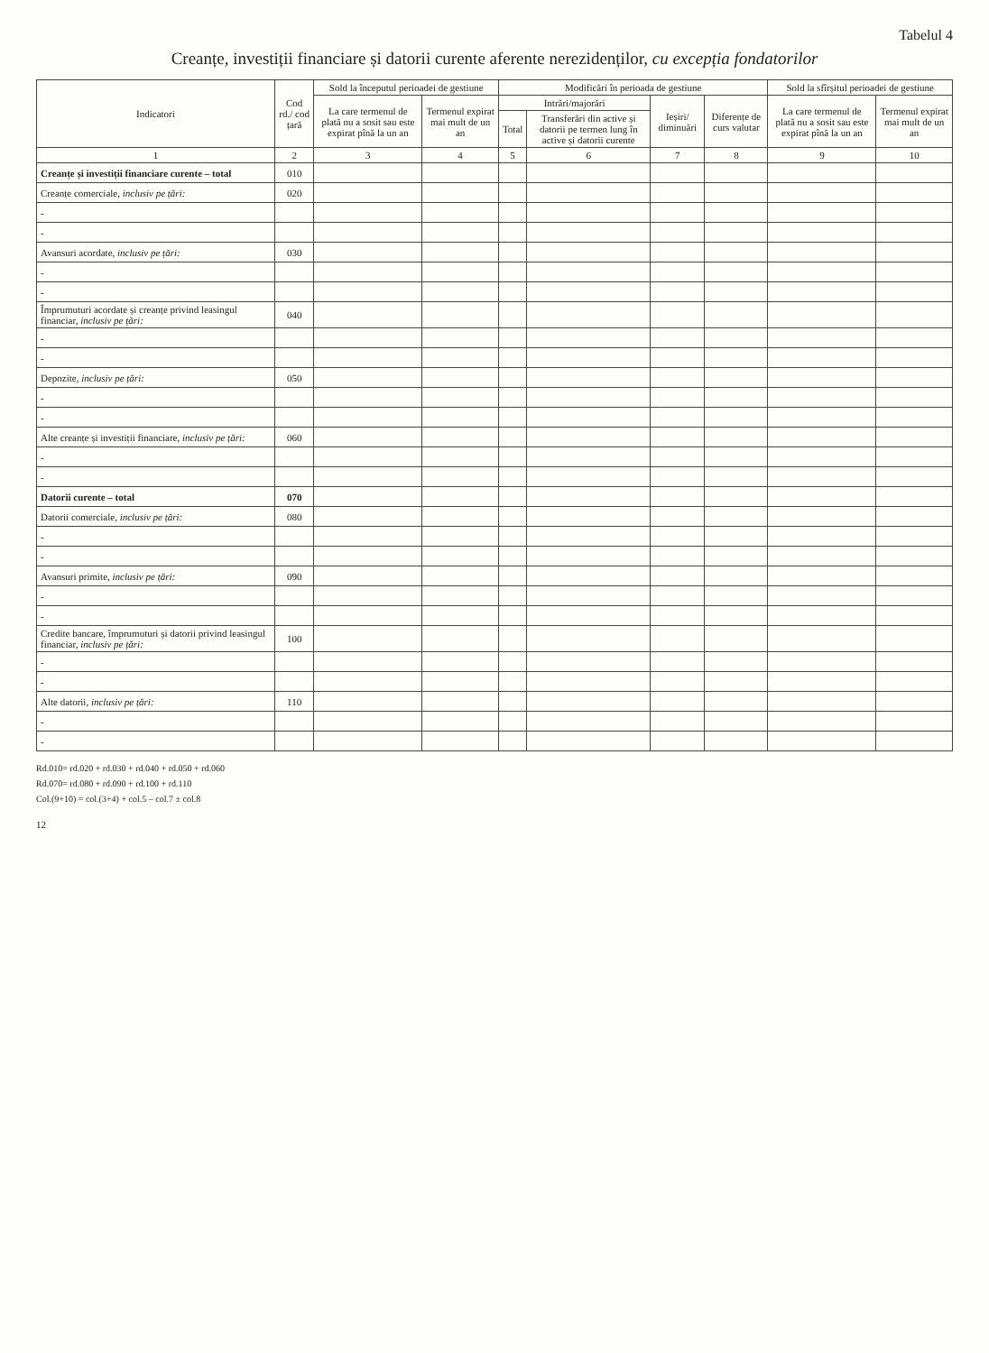Tabelul 4
Creanțe, investiții financiare și datorii curente aferente nerezidenților, cu excepția fondatorilor
| Indicatori | Cod rd./ cod țară | Sold la începutul perioadei de gestiune | | Modificări în perioada de gestiune | | | | Sold la sfîrșitul perioadei de gestiune | |
| --- | --- | --- | --- | --- | --- | --- | --- | --- | --- |
| | | La care termenul de plată nu a sosit sau este expirat pînă la un an | Termenul expirat mai mult de un an | Intrări/majorări | | Ieșiri/ diminuări | Diferențe de curs valutar | La care termenul de plată nu a sosit sau este expirat pînă la un an | Termenul expirat mai mult de un an |
| | | | | Total | Transferări din active și datorii pe termen lung în active și datorii curente | | | | |
| 1 | 2 | 3 | 4 | 5 | 6 | 7 | 8 | 9 | 10 |
| Creanțe și investiții financiare curente – total | 010 | | | | | | | | |
| Creanțe comerciale, inclusiv pe țări: | 020 | | | | | | | | |
| - | | | | | | | | | |
| - | | | | | | | | | |
| Avansuri acordate, inclusiv pe țări: | 030 | | | | | | | | |
| - | | | | | | | | | |
| - | | | | | | | | | |
| Împrumuturi acordate și creanțe privind leasingul financiar, inclusiv pe țări: | 040 | | | | | | | | |
| - | | | | | | | | | |
| - | | | | | | | | | |
| Depozite, inclusiv pe țări: | 050 | | | | | | | | |
| - | | | | | | | | | |
| - | | | | | | | | | |
| Alte creanțe și investiții financiare, inclusiv pe țări: | 060 | | | | | | | | |
| - | | | | | | | | | |
| - | | | | | | | | | |
| Datorii curente – total | 070 | | | | | | | | |
| Datorii comerciale, inclusiv pe țări: | 080 | | | | | | | | |
| - | | | | | | | | | |
| - | | | | | | | | | |
| Avansuri primite, inclusiv pe țări: | 090 | | | | | | | | |
| - | | | | | | | | | |
| - | | | | | | | | | |
| Credite bancare, împrumuturi și datorii privind leasingul financiar, inclusiv pe țări: | 100 | | | | | | | | |
| - | | | | | | | | | |
| - | | | | | | | | | |
| Alte datorii, inclusiv pe țări: | 110 | | | | | | | | |
| - | | | | | | | | | |
| - | | | | | | | | | |
Rd.010= rd.020 + rd.030 + rd.040 + rd.050 + rd.060
Rd.070= rd.080 + rd.090 + rd.100 + rd.110
Col.(9+10) = col.(3+4) + col.5 – col.7 ± col.8
12